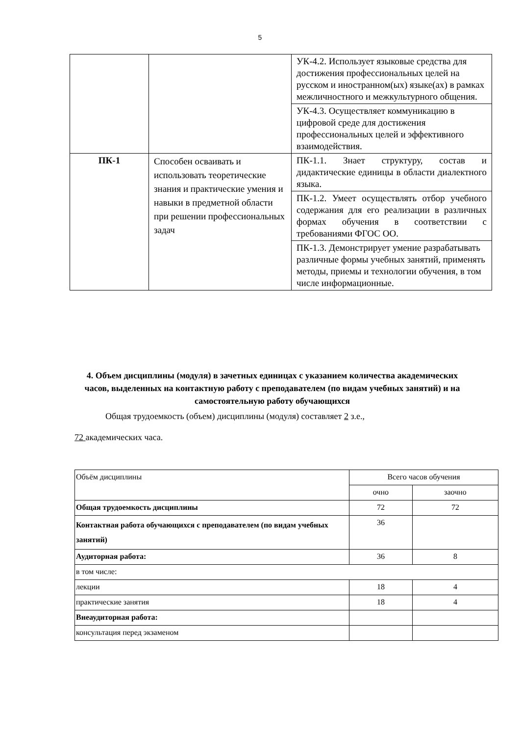5
| | | УК-4.2. Использует языковые средства для достижения профессиональных целей на русском и иностранном(ых) языке(ах) в рамках межличностного и межкультурного общения. |
| | | УК-4.3. Осуществляет коммуникацию в цифровой среде для достижения профессиональных целей и эффективного взаимодействия. |
| ПК-1 | Способен осваивать и использовать теоретические знания и практические умения и навыки в предметной области при решении профессиональных задач | ПК-1.1. Знает структуру, состав и дидактические единицы в области диалектного языка. |
| | | ПК-1.2. Умеет осуществлять отбор учебного содержания для его реализации в различных формах обучения в соответствии с требованиями ФГОС ОО. |
| | | ПК-1.3. Демонстрирует умение разрабатывать различные формы учебных занятий, применять методы, приемы и технологии обучения, в том числе информационные. |
4. Объем дисциплины (модуля) в зачетных единицах с указанием количества академических часов, выделенных на контактную работу с преподавателем (по видам учебных занятий) и на самостоятельную работу обучающихся
Общая трудоемкость (объем) дисциплины (модуля) составляет 2 з.е.,
72 академических часа.
| Объём дисциплины | Всего часов обучения | |
| | очно | заочно |
| Общая трудоемкость дисциплины | 72 | 72 |
| Контактная работа обучающихся с преподавателем (по видам учебных занятий) | 36 | |
| Аудиторная работа: | 36 | 8 |
| в том числе: | | |
| лекции | 18 | 4 |
| практические занятия | 18 | 4 |
| Внеаудиторная работа: | | |
| консультация перед экзаменом | | |